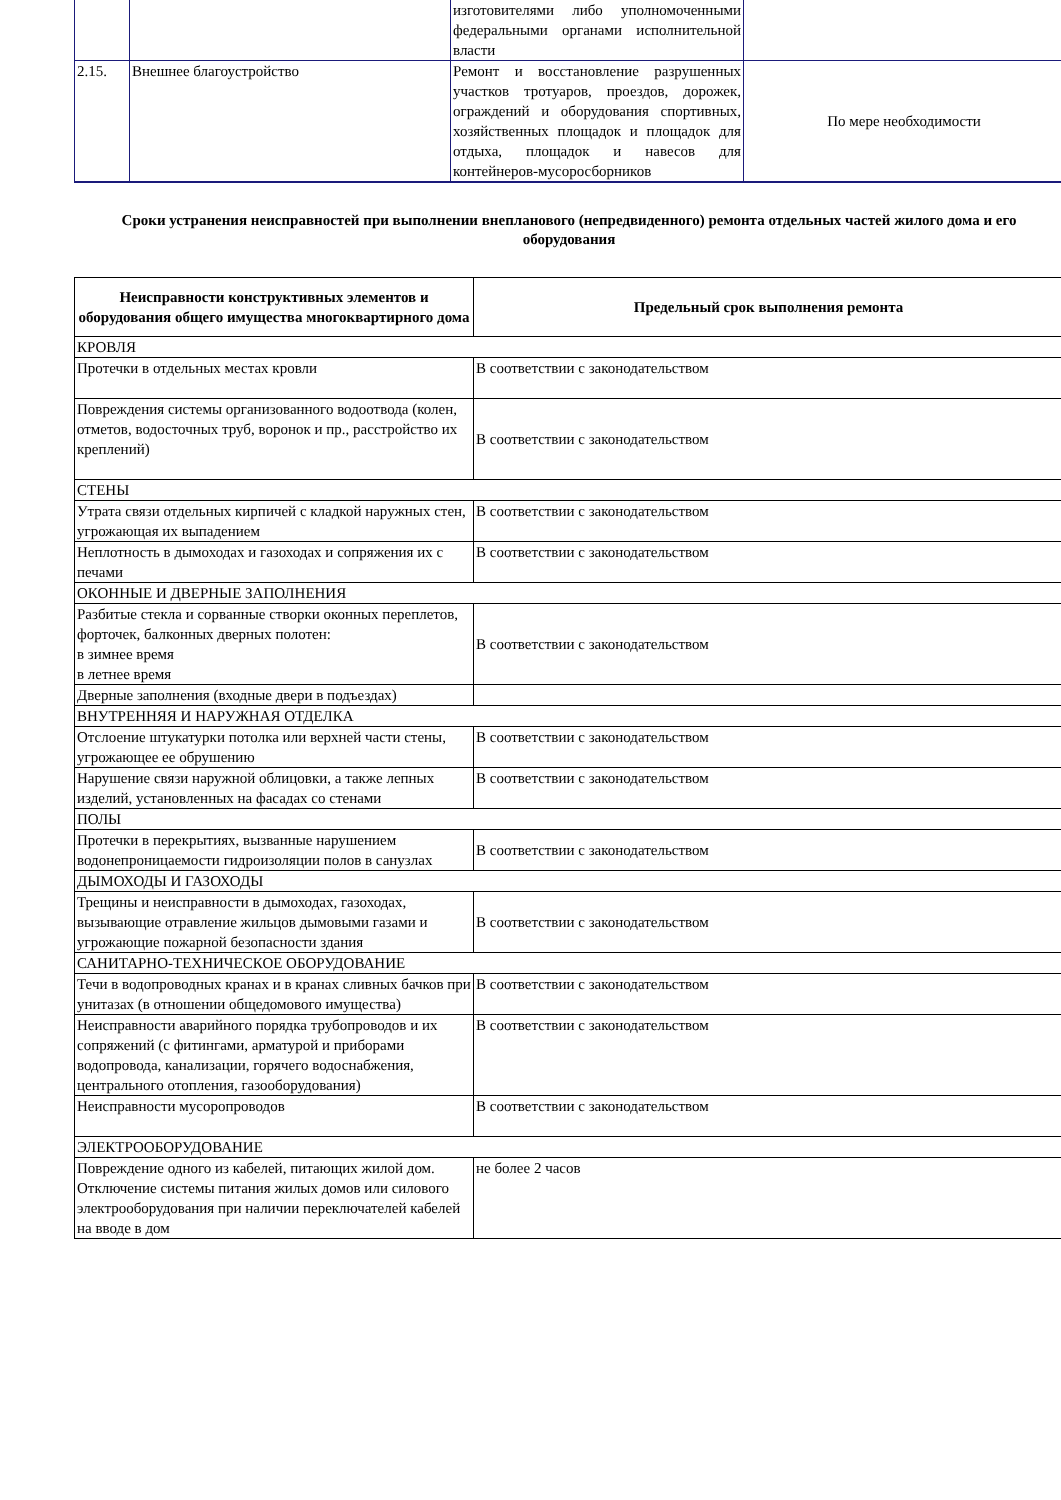| | | изготовителями либо уполномоченными федеральными органами исполнительной власти | |
| 2.15. | Внешнее благоустройство | Ремонт и восстановление разрушенных участков тротуаров, проездов, дорожек, ограждений и оборудования спортивных, хозяйственных площадок и площадок для отдыха, площадок и навесов для контейнеров-мусоросборников | По мере необходимости |
Сроки устранения неисправностей при выполнении внепланового (непредвиденного) ремонта отдельных частей жилого дома и его оборудования
| Неисправности конструктивных элементов и оборудования общего имущества многоквартирного дома | Предельный срок выполнения ремонта |
| --- | --- |
| КРОВЛЯ | |
| Протечки в отдельных местах кровли | В соответствии с законодательством |
| Повреждения системы организованного водоотвода (колен, отметов, водосточных труб, воронок и пр., расстройство их креплений) | В соответствии с законодательством |
| СТЕНЫ | |
| Утрата связи отдельных кирпичей с кладкой наружных стен, угрожающая их выпадением | В соответствии с законодательством |
| Неплотность в дымоходах и газоходах и сопряжения их с печами | В соответствии с законодательством |
| ОКОННЫЕ И ДВЕРНЫЕ ЗАПОЛНЕНИЯ | |
| Разбитые стекла и сорванные створки оконных переплетов, форточек, балконных дверных полотен: в зимнее время в летнее время | В соответствии с законодательством |
| Дверные заполнения (входные двери в подъездах) | |
| ВНУТРЕННЯЯ И НАРУЖНАЯ ОТДЕЛКА | |
| Отслоение штукатурки потолка или верхней части стены, угрожающее ее обрушению | В соответствии с законодательством |
| Нарушение связи наружной облицовки, а также лепных изделий, установленных на фасадах со стенами | В соответствии с законодательством |
| ПОЛЫ | |
| Протечки в перекрытиях, вызванные нарушением водонепроницаемости гидроизоляции полов в санузлах | В соответствии с законодательством |
| ДЫМОХОДЫ И ГАЗОХОДЫ | |
| Трещины и неисправности в дымоходах, газоходах, вызывающие отравление жильцов дымовыми газами и угрожающие пожарной безопасности здания | В соответствии с законодательством |
| САНИТАРНО-ТЕХНИЧЕСКОЕ ОБОРУДОВАНИЕ | |
| Течи в водопроводных кранах и в кранах сливных бачков при унитазах (в отношении общедомового имущества) | В соответствии с законодательством |
| Неисправности аварийного порядка трубопроводов и их сопряжений (с фитингами, арматурой и приборами водопровода, канализации, горячего водоснабжения, центрального отопления, газооборудования) | В соответствии с законодательством |
| Неисправности мусоропроводов | В соответствии с законодательством |
| ЭЛЕКТРООБОРУДОВАНИЕ | |
| Повреждение одного из кабелей, питающих жилой дом. Отключение системы питания жилых домов или силового электрооборудования при наличии переключателей кабелей на вводе в дом | не более 2 часов |